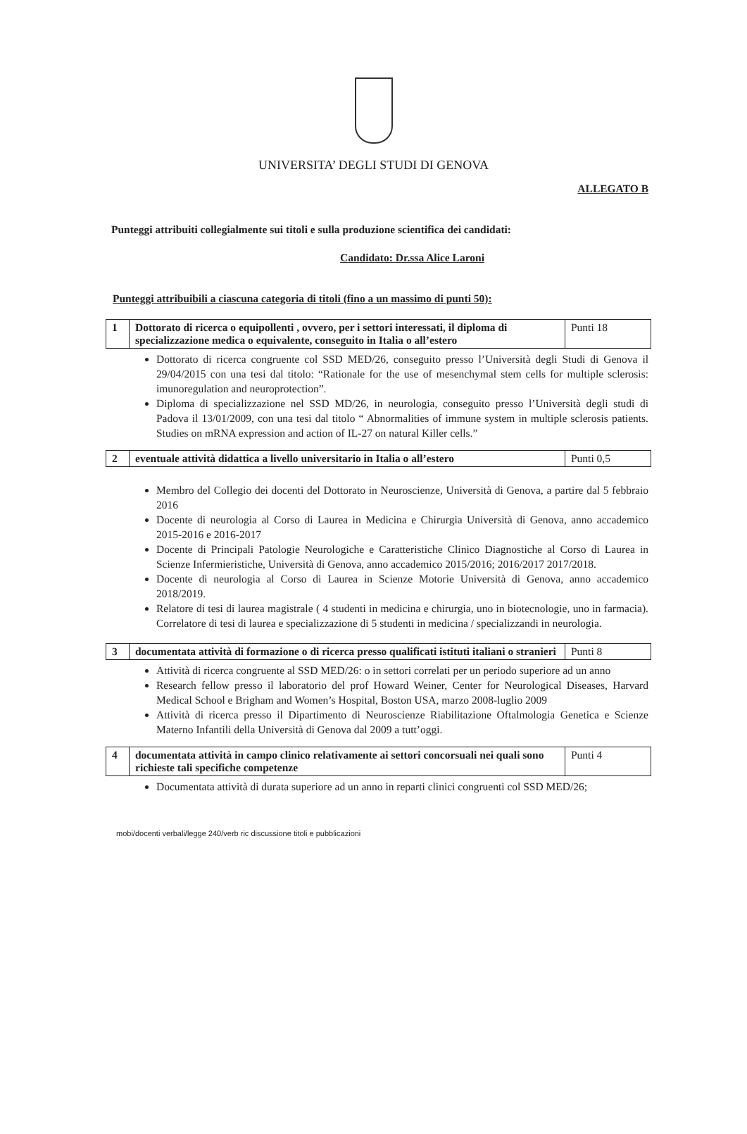UNIVERSITA’ DEGLI STUDI DI GENOVA
ALLEGATO B
Punteggi attribuiti collegialmente sui titoli e sulla produzione scientifica dei candidati:
Candidato: Dr.ssa Alice Laroni
Punteggi attribuibili a ciascuna categoria di titoli (fino a un massimo di punti 50):
| 1 | Dottorato di ricerca o equipollenti , ovvero, per i settori interessati, il diploma di specializzazione medica o equivalente, conseguito in Italia o all’estero | Punti 18 |
Dottorato di ricerca congruente col SSD MED/26, conseguito presso l’Università degli Studi di Genova il 29/04/2015 con una tesi dal titolo: “Rationale for the use of mesenchymal stem cells for multiple sclerosis: imunoregulation and neuroprotection”.
Diploma di specializzazione nel SSD MD/26, in neurologia, conseguito presso l’Università degli studi di Padova il 13/01/2009, con una tesi dal titolo “ Abnormalities of immune system in multiple sclerosis patients. Studies on mRNA expression and action of IL-27 on natural Killer cells.”
| 2 | eventuale attività didattica a livello universitario in Italia o all’estero | Punti 0,5 |
Membro del Collegio dei docenti del Dottorato in Neuroscienze, Università di Genova, a partire dal 5 febbraio 2016
Docente di neurologia al Corso di Laurea in Medicina e Chirurgia Università di Genova, anno accademico 2015-2016 e 2016-2017
Docente di Principali Patologie Neurologiche e Caratteristiche Clinico Diagnostiche al Corso di Laurea in Scienze Infermieristiche, Università di Genova, anno accademico 2015/2016; 2016/2017 2017/2018.
Docente di neurologia al Corso di Laurea in Scienze Motorie Università di Genova, anno accademico 2018/2019.
Relatore di tesi di laurea magistrale ( 4 studenti in medicina e chirurgia, uno in biotecnologie, uno in farmacia). Correlatore di tesi di laurea e specializzazione di 5 studenti in medicina / specializzandi in neurologia.
| 3 | documentata attività di formazione o di ricerca presso qualificati istituti italiani o stranieri | Punti 8 |
Attività di ricerca congruente al SSD MED/26: o in settori correlati per un periodo superiore ad un anno
Research fellow presso il laboratorio del prof Howard Weiner, Center for Neurological Diseases, Harvard Medical School e Brigham and Women’s Hospital, Boston USA, marzo 2008-luglio 2009
Attività di ricerca presso il Dipartimento di Neuroscienze Riabilitazione Oftalmologia Genetica e Scienze Materno Infantili della Università di Genova dal 2009 a tutt’oggi.
| 4 | documentata attività in campo clinico relativamente ai settori concorsuali nei quali sono richieste tali specifiche competenze | Punti 4 |
Documentata attività di durata superiore ad un anno in reparti clinici congruenti col SSD MED/26;
mobi/docenti verbali/legge 240/verb ric discussione titoli e pubblicazioni